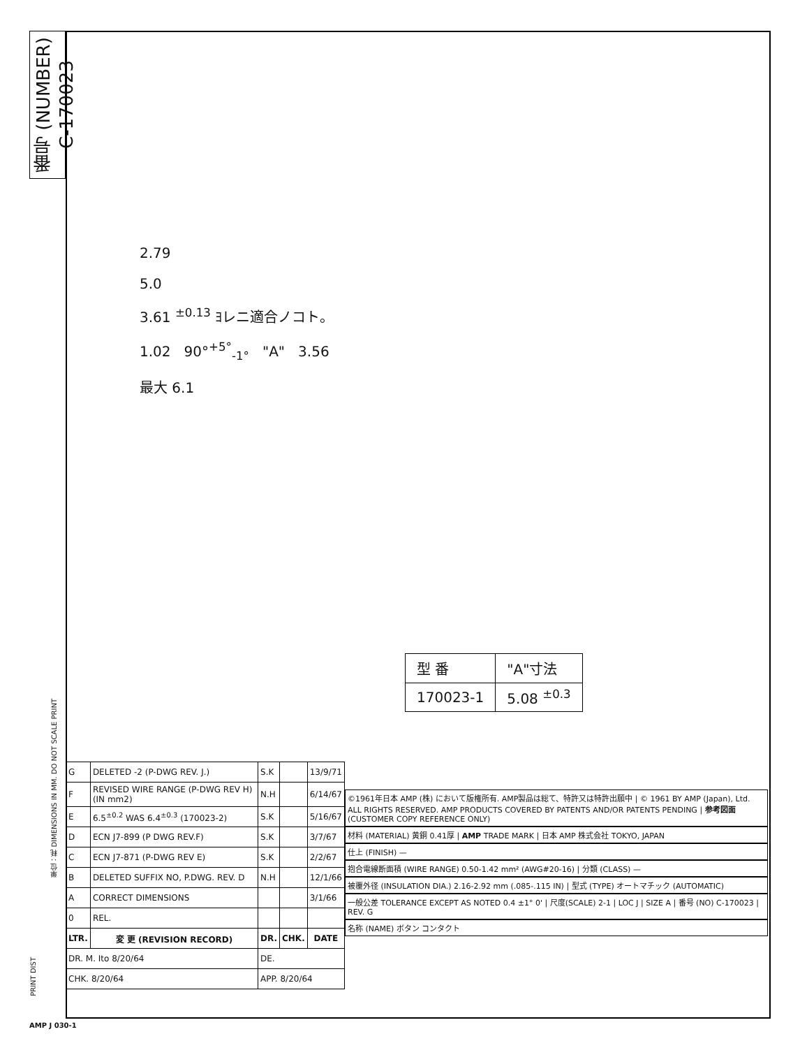番号 (NUMBER) C-170023
2.79
5.0
3.61 <sup>±0.13</sup> ﾖレニ適合ノコト。
1.02 90°<sup>+5°</sup><sub>-1°</sub> "A" 3.56
最大 6.1
| 型 番 | "A"寸法 |
| 170023-1 | 5.08 <sup>±0.3</sup> |
| G | DELETED -2 (P-DWG REV. J.) | S.K | | 13/9/71 |
| F | REVISED WIRE RANGE (P-DWG REV H)(IN mm2) | N.H | | 6/14/67 |
| E | 6.5<sup>±0.2</sup> WAS 6.4<sup>±0.3</sup> (170023-2) | S.K | | 5/16/67 |
| D | ECN J7-899 (P DWG REV.F) | S.K | | 3/7/67 |
| C | ECN J7-871 (P-DWG REV E) | S.K | | 2/2/67 |
| B | DELETED SUFFIX NO, P.DWG. REV. D | N.H | | 12/1/66 |
| A | CORRECT DIMENSIONS | | | 3/1/66 |
| 0 | REL. | | | |
| LTR. | 変 更 (REVISION RECORD) | DR. | CHK. | DATE |
| DR. M. Ito 8/20/64 | | DE. | | |
| CHK. 8/20/64 | | APP. 8/20/64 | | |
©1961年日本 AMP (株) において版権所有. AMP製品は総て、特許又は特許出願中 | © 1961 BY AMP (Japan), Ltd. ALL RIGHTS RESERVED. AMP PRODUCTS COVERED BY PATENTS AND/OR PATENTS PENDING | 参考図面 (CUSTOMER COPY REFERENCE ONLY)
材料 (MATERIAL) 黄銅 0.41厚 | AMP TRADE MARK | 日本 AMP 株式会社 TOKYO, JAPAN
仕上 (FINISH) —
抱合電線断面積 (WIRE RANGE) 0.50-1.42 mm² (AWG#20-16) | 分類 (CLASS) —
被覆外径 (INSULATION DIA.) 2.16-2.92 mm (.085-.115 IN) | 型式 (TYPE) オートマチック (AUTOMATIC)
一般公差 TOLERANCE EXCEPT AS NOTED 0.4 ±1° 0' | 尺度(SCALE) 2-1 | LOC J | SIZE A | 番号 (NO) C-170023 | REV. G
名称 (NAME) ボタン コンタクト
単位：粍 DIMENSIONS IN MM. DO NOT SCALE PRINT
PRINT DIST
AMP J 030-1